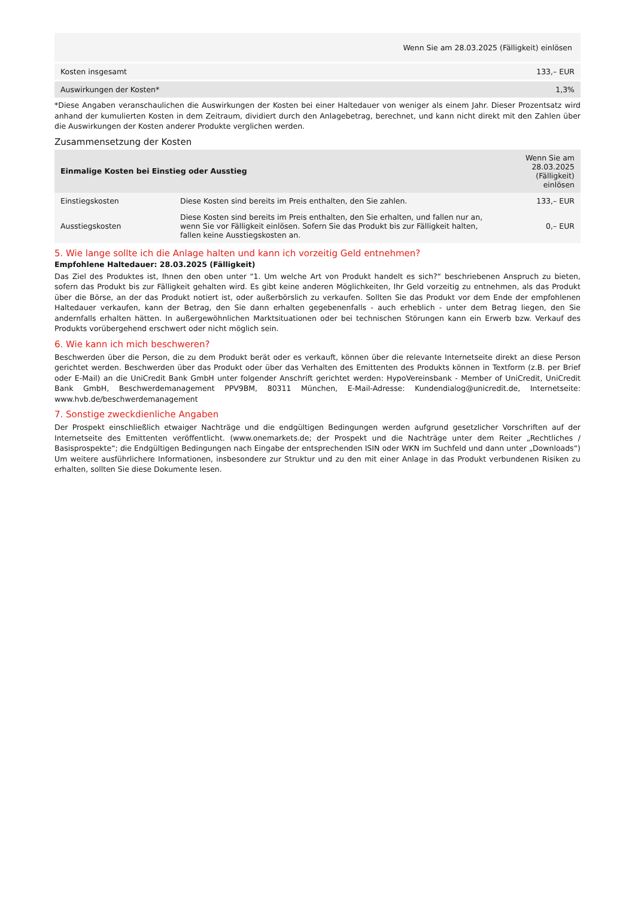| Wenn Sie am 28.03.2025 (Fälligkeit) einlösen | |
| --- | --- |
| Kosten insgesamt | 133,– EUR |
| Auswirkungen der Kosten* | 1,3% |
*Diese Angaben veranschaulichen die Auswirkungen der Kosten bei einer Haltedauer von weniger als einem Jahr. Dieser Prozentsatz wird anhand der kumulierten Kosten in dem Zeitraum, dividiert durch den Anlagebetrag, berechnet, und kann nicht direkt mit den Zahlen über die Auswirkungen der Kosten anderer Produkte verglichen werden.
Zusammensetzung der Kosten
| Einmalige Kosten bei Einstieg oder Ausstieg | | Wenn Sie am 28.03.2025 (Fälligkeit) einlösen |
| --- | --- | --- |
| Einstiegskosten | Diese Kosten sind bereits im Preis enthalten, den Sie zahlen. | 133,– EUR |
| Ausstiegskosten | Diese Kosten sind bereits im Preis enthalten, den Sie erhalten, und fallen nur an, wenn Sie vor Fälligkeit einlösen. Sofern Sie das Produkt bis zur Fälligkeit halten, fallen keine Ausstiegskosten an. | 0,– EUR |
5. Wie lange sollte ich die Anlage halten und kann ich vorzeitig Geld entnehmen?
Empfohlene Haltedauer: 28.03.2025 (Fälligkeit)
Das Ziel des Produktes ist, Ihnen den oben unter "1. Um welche Art von Produkt handelt es sich?“ beschriebenen Anspruch zu bieten, sofern das Produkt bis zur Fälligkeit gehalten wird. Es gibt keine anderen Möglichkeiten, Ihr Geld vorzeitig zu entnehmen, als das Produkt über die Börse, an der das Produkt notiert ist, oder außerbörslich zu verkaufen. Sollten Sie das Produkt vor dem Ende der empfohlenen Haltedauer verkaufen, kann der Betrag, den Sie dann erhalten gegebenenfalls - auch erheblich - unter dem Betrag liegen, den Sie andernfalls erhalten hätten. In außergewöhnlichen Marktsituationen oder bei technischen Störungen kann ein Erwerb bzw. Verkauf des Produkts vorübergehend erschwert oder nicht möglich sein.
6. Wie kann ich mich beschweren?
Beschwerden über die Person, die zu dem Produkt berät oder es verkauft, können über die relevante Internetseite direkt an diese Person gerichtet werden. Beschwerden über das Produkt oder über das Verhalten des Emittenten des Produkts können in Textform (z.B. per Brief oder E-Mail) an die UniCredit Bank GmbH unter folgender Anschrift gerichtet werden: HypoVereinsbank - Member of UniCredit, UniCredit Bank GmbH, Beschwerdemanagement PPV9BM, 80311 München, E-Mail-Adresse: Kundendialog@unicredit.de, Internetseite: www.hvb.de/beschwerdemanagement
7. Sonstige zweckdienliche Angaben
Der Prospekt einschließlich etwaiger Nachträge und die endgültigen Bedingungen werden aufgrund gesetzlicher Vorschriften auf der Internetseite des Emittenten veröffentlicht. (www.onemarkets.de; der Prospekt und die Nachträge unter dem Reiter „Rechtliches / Basisprospekte“; die Endgültigen Bedingungen nach Eingabe der entsprechenden ISIN oder WKN im Suchfeld und dann unter „Downloads“) Um weitere ausführlichere Informationen, insbesondere zur Struktur und zu den mit einer Anlage in das Produkt verbundenen Risiken zu erhalten, sollten Sie diese Dokumente lesen.